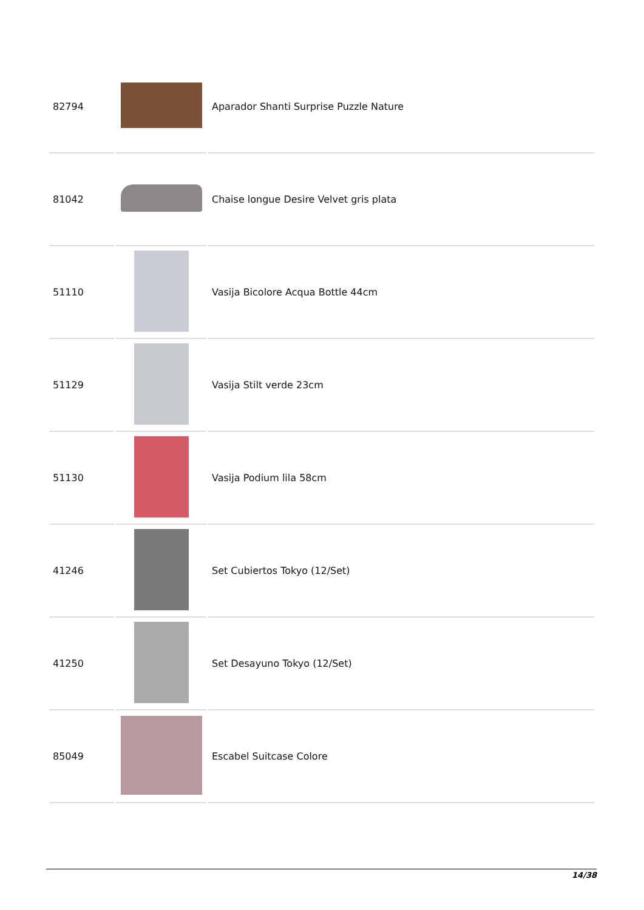| 82794 | | Aparador Shanti Surprise Puzzle Nature |
| 81042 | | Chaise longue Desire Velvet gris plata |
| 51110 | | Vasija Bicolore Acqua Bottle 44cm |
| 51129 | | Vasija Stilt verde 23cm |
| 51130 | | Vasija Podium lila 58cm |
| 41246 | | Set Cubiertos Tokyo (12/Set) |
| 41250 | | Set Desayuno Tokyo (12/Set) |
| 85049 | | Escabel Suitcase Colore |
14/38